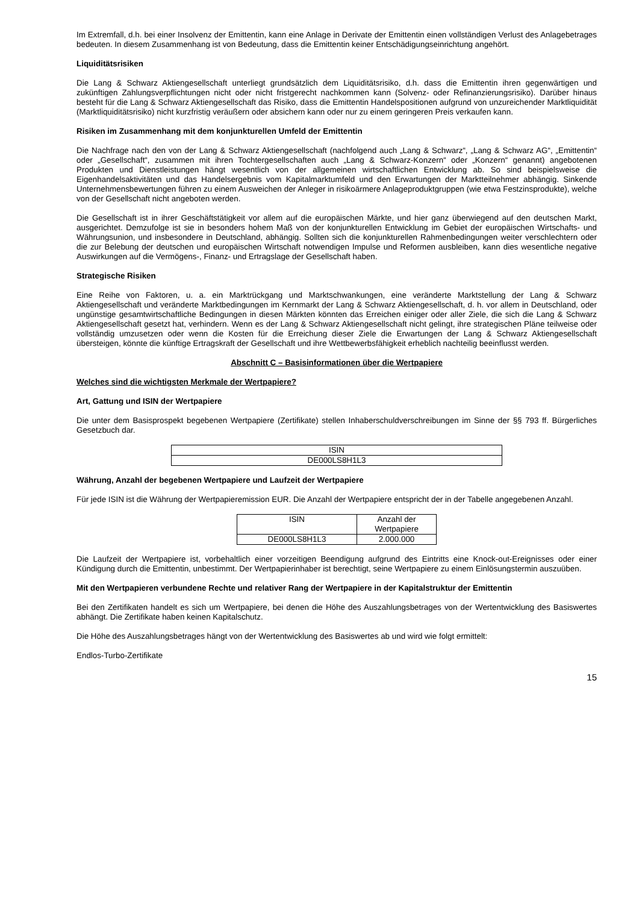Im Extremfall, d.h. bei einer Insolvenz der Emittentin, kann eine Anlage in Derivate der Emittentin einen vollständigen Verlust des Anlagebetrages bedeuten. In diesem Zusammenhang ist von Bedeutung, dass die Emittentin keiner Entschädigungseinrichtung angehört.
Liquiditätsrisiken
Die Lang & Schwarz Aktiengesellschaft unterliegt grundsätzlich dem Liquiditätsrisiko, d.h. dass die Emittentin ihren gegenwärtigen und zukünftigen Zahlungsverpflichtungen nicht oder nicht fristgerecht nachkommen kann (Solvenz- oder Refinanzierungsrisiko). Darüber hinaus besteht für die Lang & Schwarz Aktiengesellschaft das Risiko, dass die Emittentin Handelspositionen aufgrund von unzureichender Marktliquidität (Marktliquiditätsrisiko) nicht kurzfristig veräußern oder absichern kann oder nur zu einem geringeren Preis verkaufen kann.
Risiken im Zusammenhang mit dem konjunkturellen Umfeld der Emittentin
Die Nachfrage nach den von der Lang & Schwarz Aktiengesellschaft (nachfolgend auch „Lang & Schwarz“, „Lang & Schwarz AG“, „Emittentin“ oder „Gesellschaft“, zusammen mit ihren Tochtergesellschaften auch „Lang & Schwarz-Konzern“ oder „Konzern“ genannt) angebotenen Produkten und Dienstleistungen hängt wesentlich von der allgemeinen wirtschaftlichen Entwicklung ab. So sind beispielsweise die Eigenhandelsaktivitäten und das Handelsergebnis vom Kapitalmarktumfeld und den Erwartungen der Marktteilnehmer abhängig. Sinkende Unternehmensbewertungen führen zu einem Ausweichen der Anleger in risikoärmere Anlageproduktgruppen (wie etwa Festzinsprodukte), welche von der Gesellschaft nicht angeboten werden.
Die Gesellschaft ist in ihrer Geschäftstätigkeit vor allem auf die europäischen Märkte, und hier ganz überwiegend auf den deutschen Markt, ausgerichtet. Demzufolge ist sie in besonders hohem Maß von der konjunkturellen Entwicklung im Gebiet der europäischen Wirtschafts- und Währungsunion, und insbesondere in Deutschland, abhängig. Sollten sich die konjunkturellen Rahmenbedingungen weiter verschlechtern oder die zur Belebung der deutschen und europäischen Wirtschaft notwendigen Impulse und Reformen ausbleiben, kann dies wesentliche negative Auswirkungen auf die Vermögens-, Finanz- und Ertragslage der Gesellschaft haben.
Strategische Risiken
Eine Reihe von Faktoren, u. a. ein Marktrückgang und Marktschwankungen, eine veränderte Marktstellung der Lang & Schwarz Aktiengesellschaft und veränderte Marktbedingungen im Kernmarkt der Lang & Schwarz Aktiengesellschaft, d. h. vor allem in Deutschland, oder ungünstige gesamtwirtschaftliche Bedingungen in diesen Märkten könnten das Erreichen einiger oder aller Ziele, die sich die Lang & Schwarz Aktiengesellschaft gesetzt hat, verhindern. Wenn es der Lang & Schwarz Aktiengesellschaft nicht gelingt, ihre strategischen Pläne teilweise oder vollständig umzusetzen oder wenn die Kosten für die Erreichung dieser Ziele die Erwartungen der Lang & Schwarz Aktiengesellschaft übersteigen, könnte die künftige Ertragskraft der Gesellschaft und ihre Wettbewerbsfähigkeit erheblich nachteilig beeinflusst werden.
Abschnitt C – Basisinformationen über die Wertpapiere
Welches sind die wichtigsten Merkmale der Wertpapiere?
Art, Gattung und ISIN der Wertpapiere
Die unter dem Basisprospekt begebenen Wertpapiere (Zertifikate) stellen Inhaberschuldverschreibungen im Sinne der §§ 793 ff. Bürgerliches Gesetzbuch dar.
| ISIN |
| --- |
| DE000LS8H1L3 |
Währung, Anzahl der begebenen Wertpapiere und Laufzeit der Wertpapiere
Für jede ISIN ist die Währung der Wertpapieremission EUR. Die Anzahl der Wertpapiere entspricht der in der Tabelle angegebenen Anzahl.
| ISIN | Anzahl der Wertpapiere |
| --- | --- |
| DE000LS8H1L3 | 2.000.000 |
Die Laufzeit der Wertpapiere ist, vorbehaltlich einer vorzeitigen Beendigung aufgrund des Eintritts eine Knock-out-Ereignisses oder einer Kündigung durch die Emittentin, unbestimmt. Der Wertpapierinhaber ist berechtigt, seine Wertpapiere zu einem Einlösungstermin auszuüben.
Mit den Wertpapieren verbundene Rechte und relativer Rang der Wertpapiere in der Kapitalstruktur der Emittentin
Bei den Zertifikaten handelt es sich um Wertpapiere, bei denen die Höhe des Auszahlungsbetrages von der Wertentwicklung des Basiswertes abhängt. Die Zertifikate haben keinen Kapitalschutz.
Die Höhe des Auszahlungsbetrages hängt von der Wertentwicklung des Basiswertes ab und wird wie folgt ermittelt:
Endlos-Turbo-Zertifikate
15